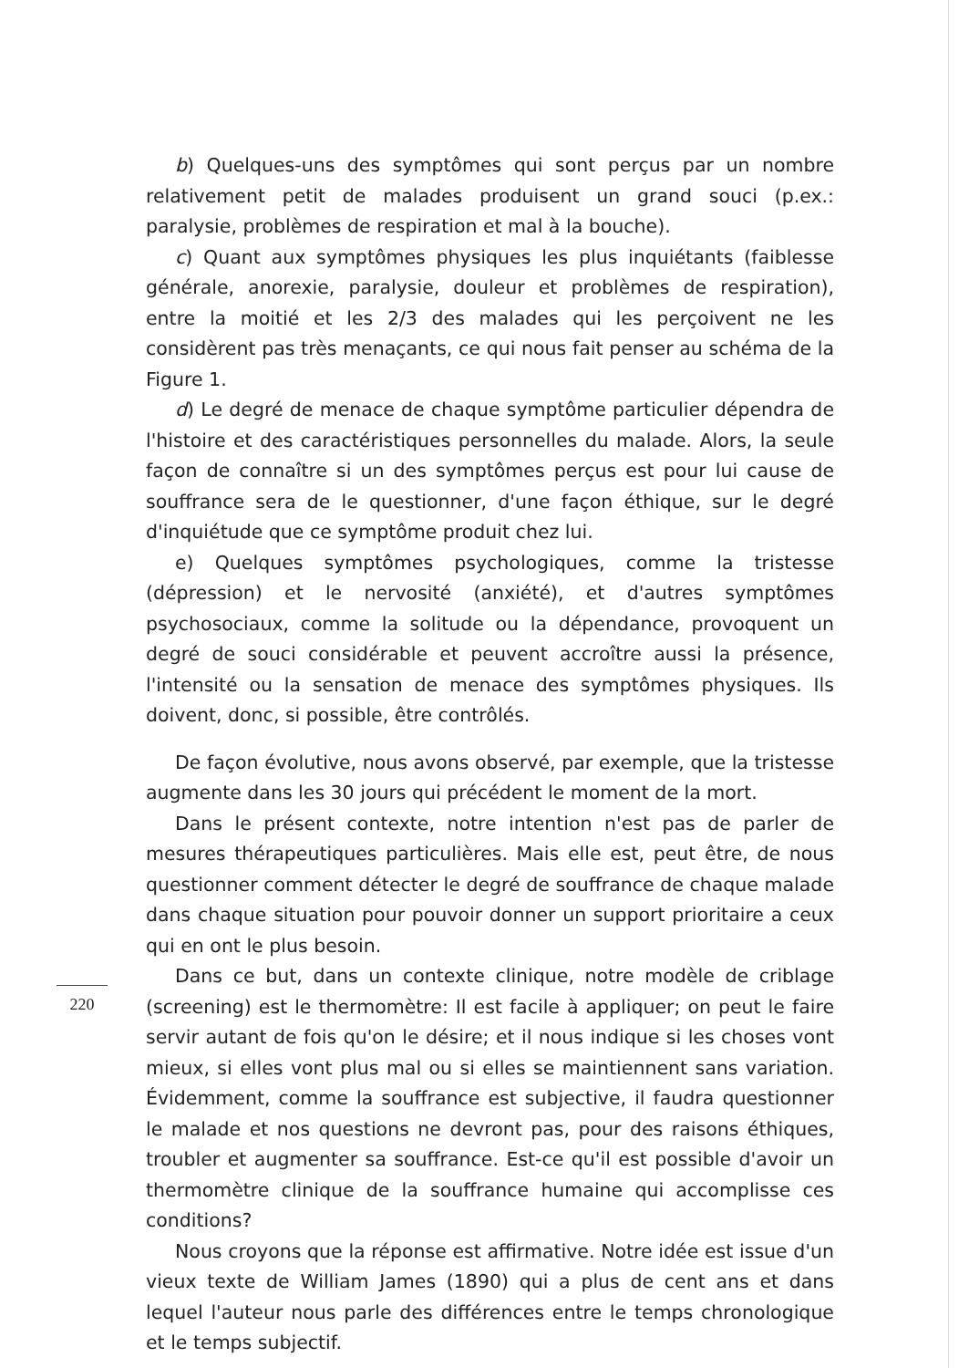b) Quelques-uns des symptômes qui sont perçus par un nombre relativement petit de malades produisent un grand souci (p.ex.: paralysie, problèmes de respiration et mal à la bouche).
c) Quant aux symptômes physiques les plus inquiétants (faiblesse générale, anorexie, paralysie, douleur et problèmes de respiration), entre la moitié et les 2/3 des malades qui les perçoivent ne les considèrent pas très menaçants, ce qui nous fait penser au schéma de la Figure 1.
d) Le degré de menace de chaque symptôme particulier dépendra de l'histoire et des caractéristiques personnelles du malade. Alors, la seule façon de connaître si un des symptômes perçus est pour lui cause de souffrance sera de le questionner, d'une façon éthique, sur le degré d'inquiétude que ce symptôme produit chez lui.
e) Quelques symptômes psychologiques, comme la tristesse (dépression) et le nervosité (anxiété), et d'autres symptômes psychosociaux, comme la solitude ou la dépendance, provoquent un degré de souci considérable et peuvent accroître aussi la présence, l'intensité ou la sensation de menace des symptômes physiques. Ils doivent, donc, si possible, être contrôlés.
De façon évolutive, nous avons observé, par exemple, que la tristesse augmente dans les 30 jours qui précédent le moment de la mort.
Dans le présent contexte, notre intention n'est pas de parler de mesures thérapeutiques particulières. Mais elle est, peut être, de nous questionner comment détecter le degré de souffrance de chaque malade dans chaque situation pour pouvoir donner un support prioritaire a ceux qui en ont le plus besoin.
Dans ce but, dans un contexte clinique, notre modèle de criblage (screening) est le thermomètre: Il est facile à appliquer; on peut le faire servir autant de fois qu'on le désire; et il nous indique si les choses vont mieux, si elles vont plus mal ou si elles se maintiennent sans variation. Évidemment, comme la souffrance est subjective, il faudra questionner le malade et nos questions ne devront pas, pour des raisons éthiques, troubler et augmenter sa souffrance. Est-ce qu'il est possible d'avoir un thermomètre clinique de la souffrance humaine qui accomplisse ces conditions?
Nous croyons que la réponse est affirmative. Notre idée est issue d'un vieux texte de William James (1890) qui a plus de cent ans et dans lequel l'auteur nous parle des différences entre le temps chronologique et le temps subjectif.
220